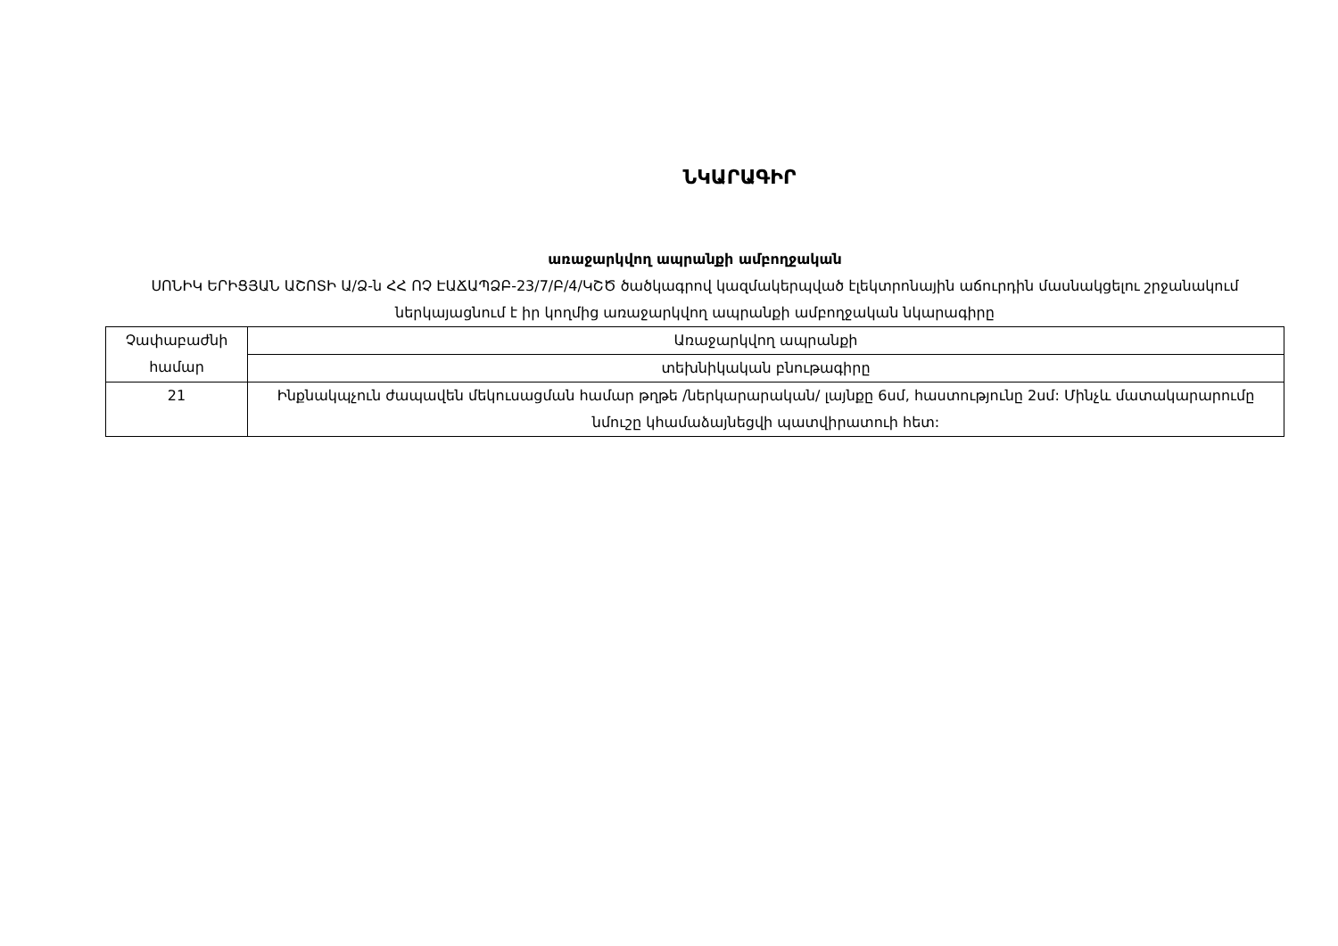ՆԿԱՐԱԳԻՐ
առաջարկվող ապրանքի ամբողջական
ՍՈՆԻԿ ԵՐԻՑՅԱՆ ԱՇՈՏԻ Ա/Ձ-ն ՀՀ ՈՉ ԷԱՃԱՊՁԲ-23/7/Բ/4/ԿՇԾ ծածկագրով կազմակերպված էլեկտրոնային աճուրդին մասնակցելու շրջանակում ներկայացնում է իր կողմից առաջարկվող ապրանքի ամբողջական նկարագիրը
| Չափաբաժնի համար | Առաջարկվող ապրանքի |
| --- | --- |
| | տեխնիկական բնութագիրը |
| 21 | Ինքնակպչուն ժապավեն մեկուսացման համար թղթե /ներկարարական/ լայնքը 6սմ, հաստությունը 2սմ: Մինչև մատակարարումը նմուշը կհամաձայնեցվի պատվիրատուի հետ: |